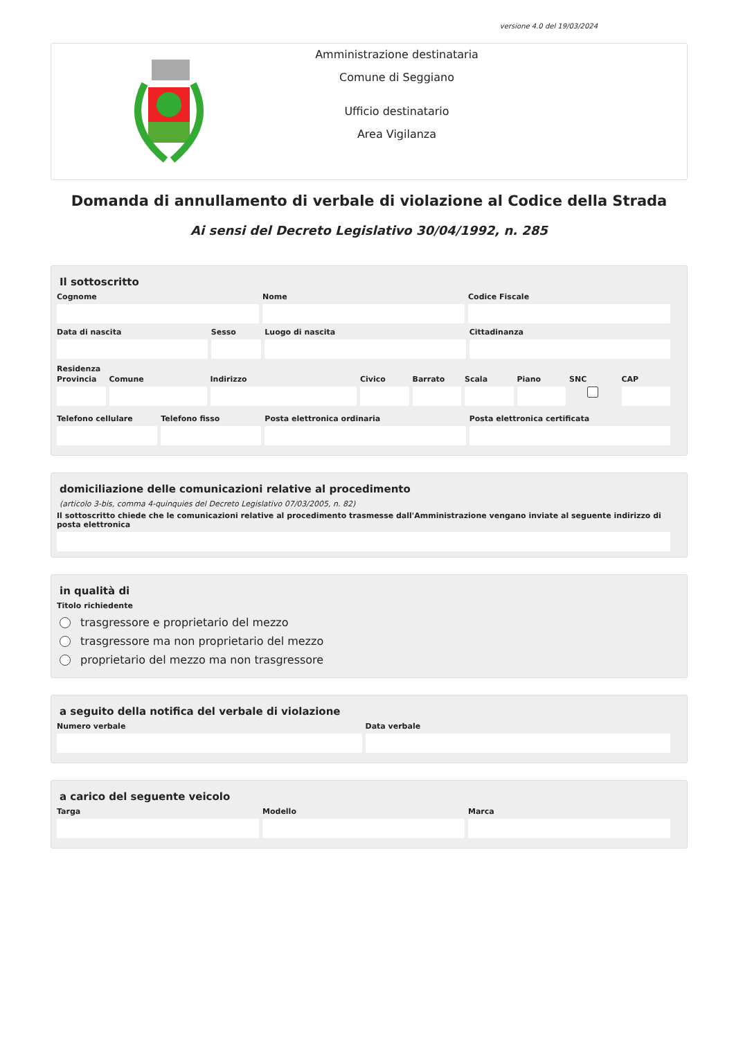versione 4.0 del 19/03/2024
Amministrazione destinataria
Comune di Seggiano
Ufficio destinatario
Area Vigilanza
Domanda di annullamento di verbale di violazione al Codice della Strada
Ai sensi del Decreto Legislativo 30/04/1992, n. 285
Il sottoscritto
Cognome Nome Codice Fiscale
Data di nascita Sesso Luogo di nascita Cittadinanza
Residenza
Provincia Comune Indirizzo Civico Barrato Scala Piano SNC CAP
Telefono cellulare Telefono fisso Posta elettronica ordinaria Posta elettronica certificata
domiciliazione delle comunicazioni relative al procedimento
(articolo 3-bis, comma 4-quinquies del Decreto Legislativo 07/03/2005, n. 82)
Il sottoscritto chiede che le comunicazioni relative al procedimento trasmesse dall'Amministrazione vengano inviate al seguente indirizzo di posta elettronica
in qualità di
Titolo richiedente
trasgressore e proprietario del mezzo
trasgressore ma non proprietario del mezzo
proprietario del mezzo ma non trasgressore
a seguito della notifica del verbale di violazione
Numero verbale Data verbale
a carico del seguente veicolo
Targa Modello Marca